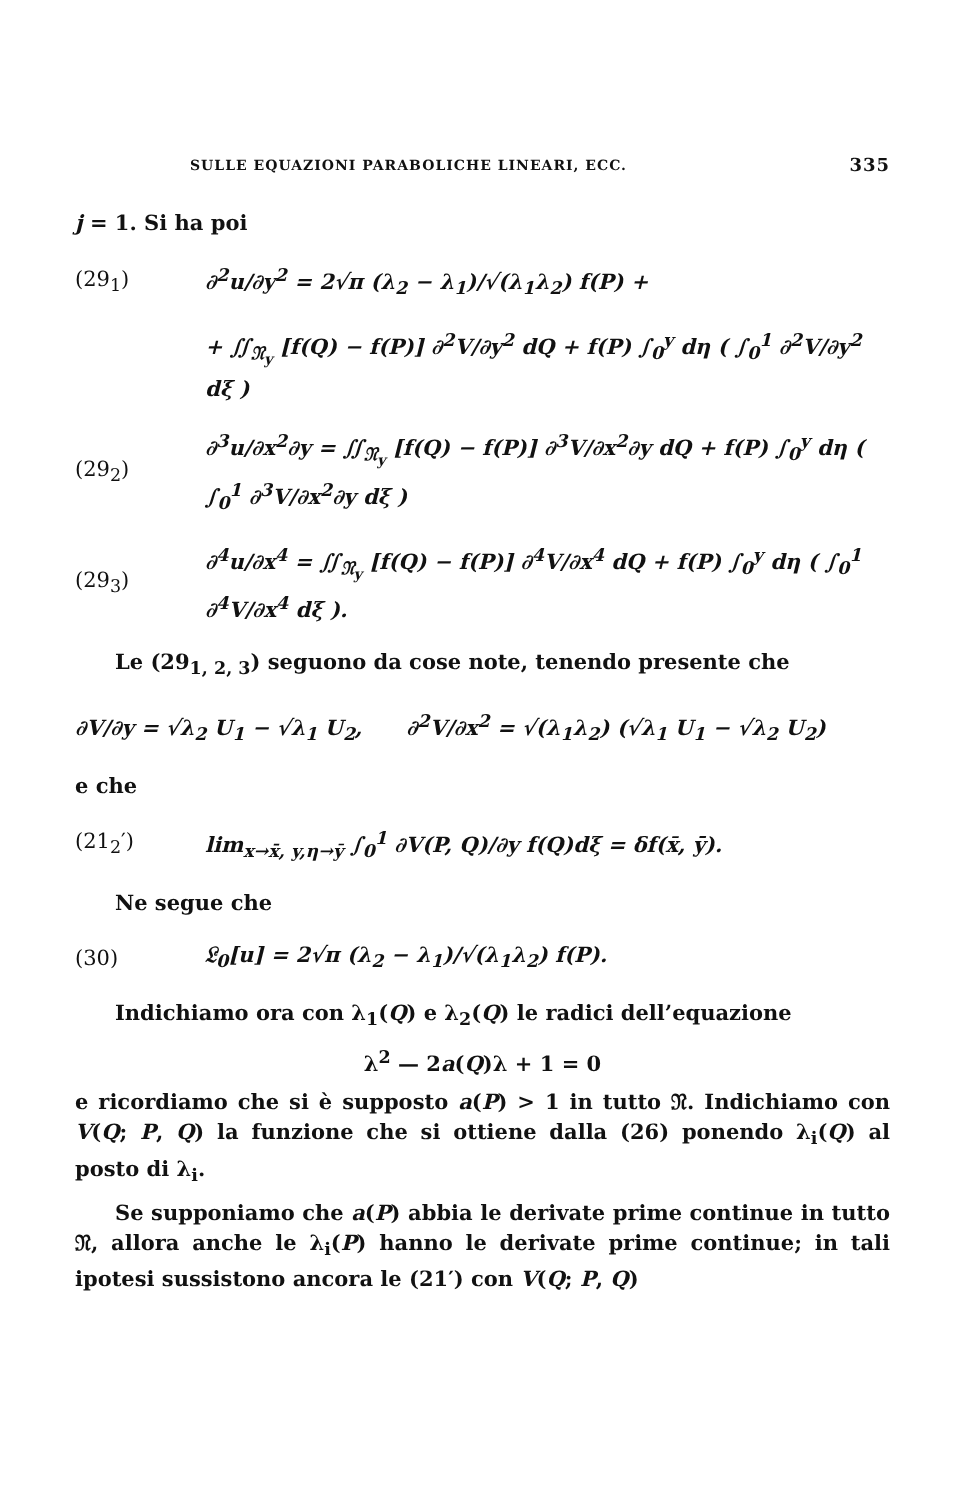SULLE EQUAZIONI PARABOLICHE LINEARI, ECC. 335
j = 1. Si ha poi
(29<sub>1</sub>) ∂<sup>2</sup>u/∂y<sup>2</sup> = 2√π (λ<sub>2</sub> − λ<sub>1</sub>)/√(λ<sub>1</sub>λ<sub>2</sub>) f(P) +
+ ∬<sub>𝔑<sub>y</sub></sub> [f(Q) − f(P)] ∂<sup>2</sup>V/∂y<sup>2</sup> dQ + f(P) ∫<sub>0</sub><sup>y</sup> dη ( ∫<sub>0</sub><sup>1</sup> ∂<sup>2</sup>V/∂y<sup>2</sup> dξ )
(29<sub>2</sub>) ∂<sup>3</sup>u/∂x<sup>2</sup>∂y = ∬<sub>𝔑<sub>y</sub></sub> [f(Q) − f(P)] ∂<sup>3</sup>V/∂x<sup>2</sup>∂y dQ + f(P) ∫<sub>0</sub><sup>y</sup> dη ( ∫<sub>0</sub><sup>1</sup> ∂<sup>3</sup>V/∂x<sup>2</sup>∂y dξ )
(29<sub>3</sub>) ∂<sup>4</sup>u/∂x<sup>4</sup> = ∬<sub>𝔑<sub>y</sub></sub> [f(Q) − f(P)] ∂<sup>4</sup>V/∂x<sup>4</sup> dQ + f(P) ∫<sub>0</sub><sup>y</sup> dη ( ∫<sub>0</sub><sup>1</sup> ∂<sup>4</sup>V/∂x<sup>4</sup> dξ ).
Le (29<sub>1, 2, 3</sub>) seguono da cose note, tenendo presente che
∂V/∂y = √λ<sub>2</sub> U<sub>1</sub> − √λ<sub>1</sub> U<sub>2</sub>, ∂<sup>2</sup>V/∂x<sup>2</sup> = √(λ<sub>1</sub>λ<sub>2</sub>) (√λ<sub>1</sub> U<sub>1</sub> − √λ<sub>2</sub> U<sub>2</sub>)
e che
(21<sub>2</sub>′) lim<sub>x→x̄, y,η→ȳ</sub> ∫<sub>0</sub><sup>1</sup> ∂V(P, Q)/∂y f(Q)dξ = δf(x̄, ȳ).
Ne segue che
(30) 𝔏<sub>0</sub>[u] = 2√π (λ<sub>2</sub> − λ<sub>1</sub>)/√(λ<sub>1</sub>λ<sub>2</sub>) f(P).
Indichiamo ora con λ<sub>1</sub>(Q) e λ<sub>2</sub>(Q) le radici dell’equazione
λ<sup>2</sup> — 2a(Q)λ + 1 = 0
e ricordiamo che si è supposto a(P) > 1 in tutto 𝔑. Indichiamo con V(Q; P, Q) la funzione che si ottiene dalla (26) ponendo λ<sub>i</sub>(Q) al posto di λ<sub>i</sub>.
Se supponiamo che a(P) abbia le derivate prime continue in tutto 𝔑, allora anche le λ<sub>i</sub>(P) hanno le derivate prime continue; in tali ipotesi sussistono ancora le (21′) con V(Q; P, Q)